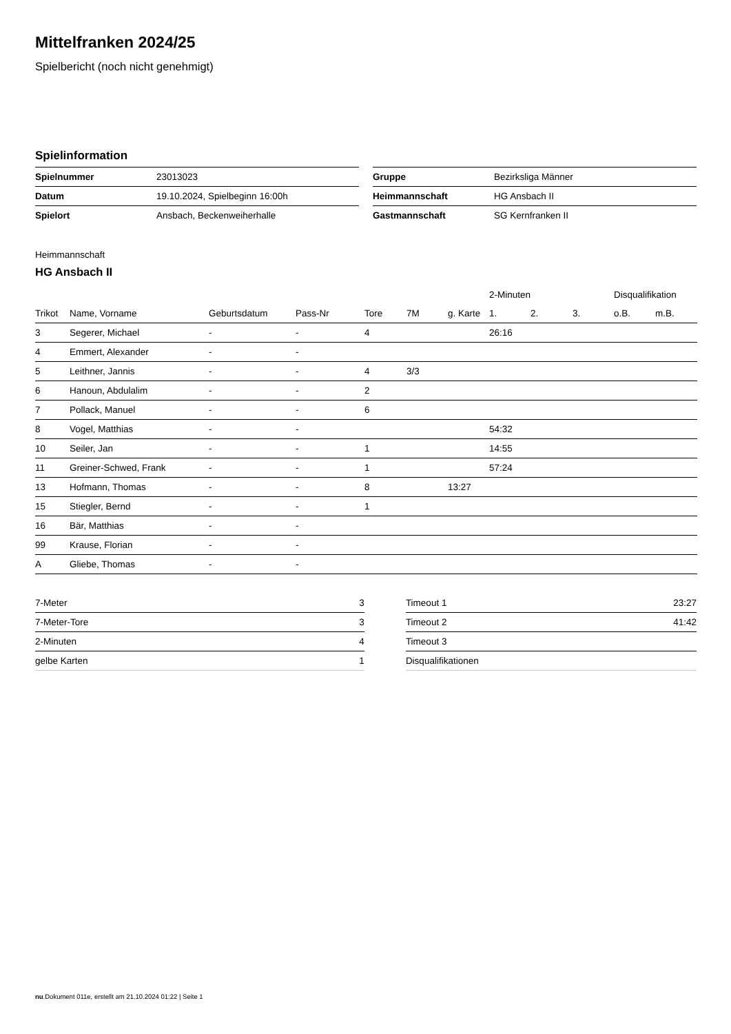Mittelfranken 2024/25
Spielbericht (noch nicht genehmigt)
Spielinformation
| Spielnummer | 23013023 |
| Datum | 19.10.2024, Spielbeginn 16:00h |
| Spielort | Ansbach, Beckenweiherhalle |
| Gruppe | Bezirksliga Männer |
| Heimmannschaft | HG Ansbach II |
| Gastmannschaft | SG Kernfranken II |
Heimmannschaft
HG Ansbach II
| | | | | | | | 2-Minuten | | | Disqualifikation | |
| --- | --- | --- | --- | --- | --- | --- | --- | --- | --- | --- | --- |
| Trikot | Name, Vorname | Geburtsdatum | Pass-Nr | Tore | 7M | g. Karte | 1. | 2. | 3. | o.B. | m.B. |
| 3 | Segerer, Michael | - | - | 4 | | | 26:16 | | | | |
| 4 | Emmert, Alexander | - | - | | | | | | | | |
| 5 | Leithner, Jannis | - | - | 4 | 3/3 | | | | | | |
| 6 | Hanoun, Abdulalim | - | - | 2 | | | | | | | |
| 7 | Pollack, Manuel | - | - | 6 | | | | | | | |
| 8 | Vogel, Matthias | - | - | | | | 54:32 | | | | |
| 10 | Seiler, Jan | - | - | 1 | | | 14:55 | | | | |
| 11 | Greiner-Schwed, Frank | - | - | 1 | | | 57:24 | | | | |
| 13 | Hofmann, Thomas | - | - | 8 | | 13:27 | | | | | |
| 15 | Stiegler, Bernd | - | - | 1 | | | | | | | |
| 16 | Bär, Matthias | - | - | | | | | | | | |
| 99 | Krause, Florian | - | - | | | | | | | | |
| A | Gliebe, Thomas | - | - | | | | | | | | |
| 7-Meter | 3 |
| 7-Meter-Tore | 3 |
| 2-Minuten | 4 |
| gelbe Karten | 1 |
| Timeout 1 | 23:27 |
| Timeout 2 | 41:42 |
| Timeout 3 | |
| Disqualifikationen | |
nu.Dokument 011e, erstellt am 21.10.2024 01:22 | Seite 1